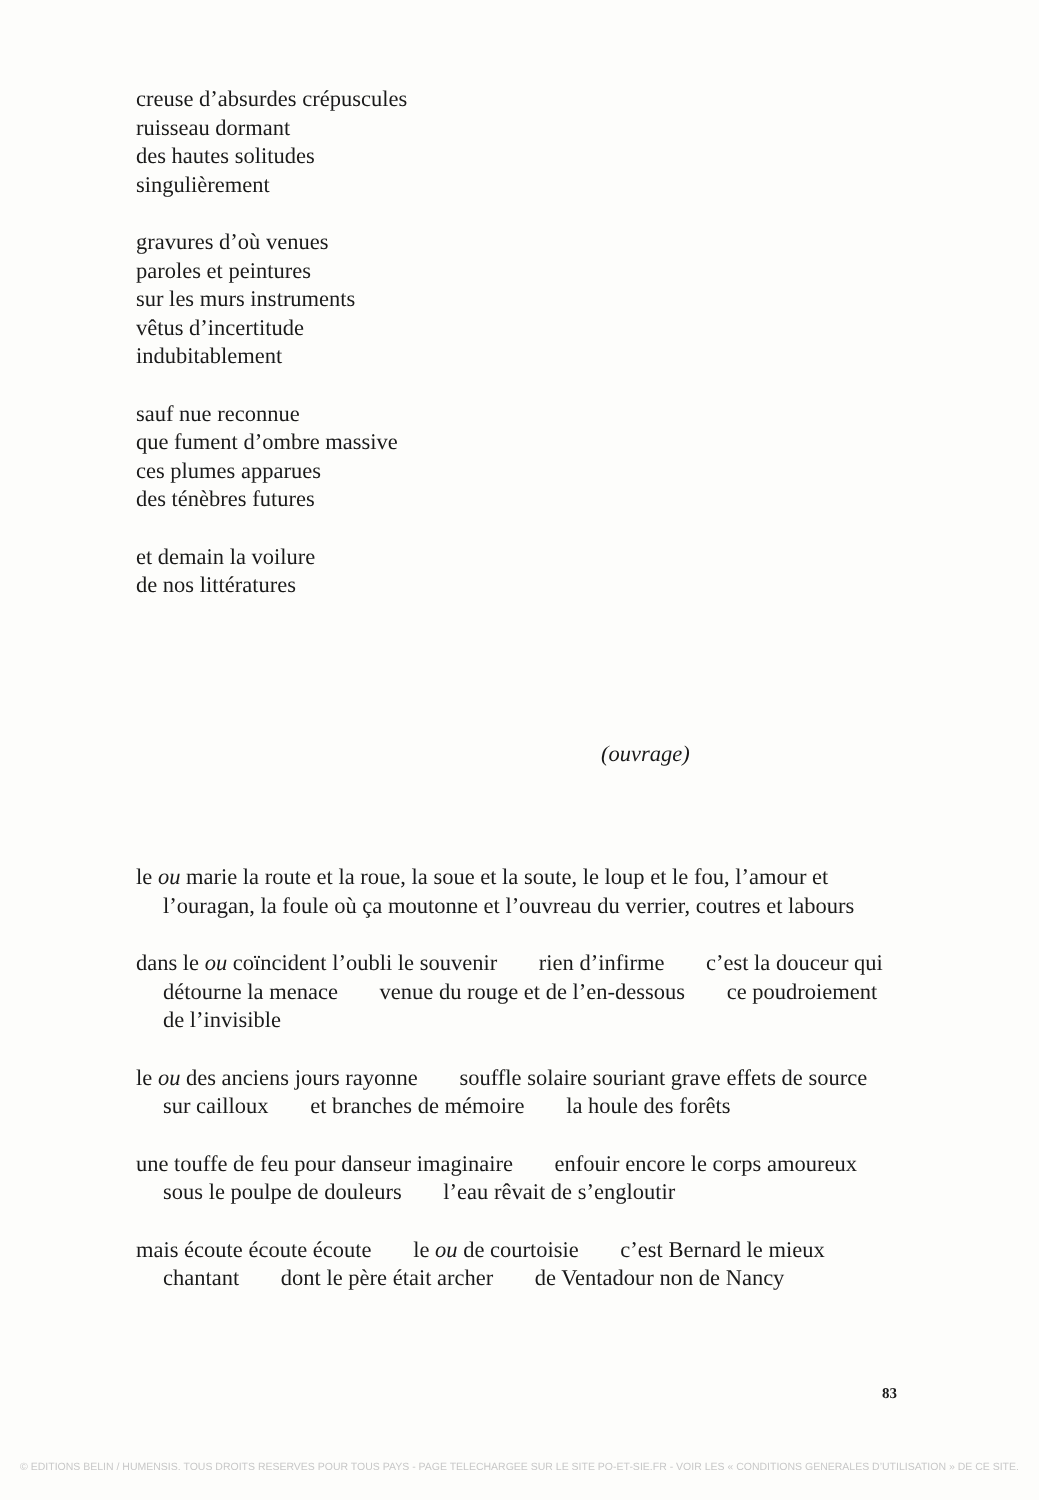creuse d’absurdes crépuscules
ruisseau dormant
des hautes solitudes
singulièrement
gravures d’où venues
paroles et peintures
sur les murs instruments
vêtus d’incertitude
indubitablement
sauf nue reconnue
que fument d’ombre massive
ces plumes apparues
des ténèbres futures
et demain la voilure
de nos littératures
(ouvrage)
le ou marie la route et la roue, la soue et la soute, le loup et le fou, l’amour et l’ouragan, la foule où ça moutonne et l’ouvreau du verrier, coutres et labours
dans le ou coïncident l’oubli le souvenir rien d’infirme c’est la douceur qui détourne la menace venue du rouge et de l’en-dessous ce poudroiement de l’invisible
le ou des anciens jours rayonne souffle solaire souriant grave effets de source sur cailloux et branches de mémoire la houle des forêts
une touffe de feu pour danseur imaginaire enfouir encore le corps amoureux sous le poulpe de douleurs l’eau rêvait de s’engloutir
mais écoute écoute écoute le ou de courtoisie c’est Bernard le mieux chantant dont le père était archer de Ventadour non de Nancy
83
© EDITIONS BELIN / HUMENSIS. TOUS DROITS RESERVES POUR TOUS PAYS - PAGE TELECHARGEE SUR LE SITE PO-ET-SIE.FR - VOIR LES « CONDITIONS GENERALES D’UTILISATION » DE CE SITE.